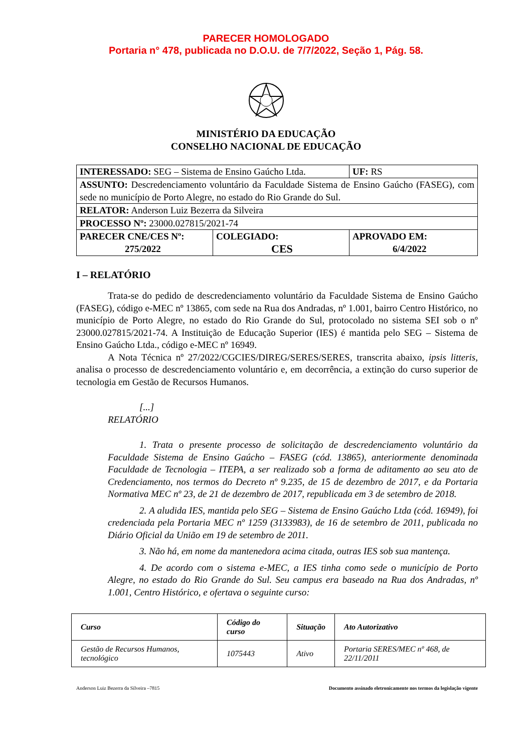PARECER HOMOLOGADO
Portaria n° 478, publicada no D.O.U. de 7/7/2022, Seção 1, Pág. 58.
MINISTÉRIO DA EDUCAÇÃO
CONSELHO NACIONAL DE EDUCAÇÃO
| INTERESSADO: SEG – Sistema de Ensino Gaúcho Ltda. | | UF: RS |
| ASSUNTO: Descredenciamento voluntário da Faculdade Sistema de Ensino Gaúcho (FASEG), com sede no município de Porto Alegre, no estado do Rio Grande do Sul. | | |
| RELATOR: Anderson Luiz Bezerra da Silveira | | |
| PROCESSO Nº: 23000.027815/2021-74 | | |
| PARECER CNE/CES Nº: 275/2022 | COLEGIADO: CES | APROVADO EM: 6/4/2022 |
I – RELATÓRIO
Trata-se do pedido de descredenciamento voluntário da Faculdade Sistema de Ensino Gaúcho (FASEG), código e-MEC nº 13865, com sede na Rua dos Andradas, nº 1.001, bairro Centro Histórico, no município de Porto Alegre, no estado do Rio Grande do Sul, protocolado no sistema SEI sob o nº 23000.027815/2021-74. A Instituição de Educação Superior (IES) é mantida pelo SEG – Sistema de Ensino Gaúcho Ltda., código e-MEC nº 16949.
A Nota Técnica nº 27/2022/CGCIES/DIREG/SERES/SERES, transcrita abaixo, ipsis litteris, analisa o processo de descredenciamento voluntário e, em decorrência, a extinção do curso superior de tecnologia em Gestão de Recursos Humanos.
[...]
RELATÓRIO
1. Trata o presente processo de solicitação de descredenciamento voluntário da Faculdade Sistema de Ensino Gaúcho – FASEG (cód. 13865), anteriormente denominada Faculdade de Tecnologia – ITEPA, a ser realizado sob a forma de aditamento ao seu ato de Credenciamento, nos termos do Decreto nº 9.235, de 15 de dezembro de 2017, e da Portaria Normativa MEC nº 23, de 21 de dezembro de 2017, republicada em 3 de setembro de 2018.
2. A aludida IES, mantida pelo SEG – Sistema de Ensino Gaúcho Ltda (cód. 16949), foi credenciada pela Portaria MEC nº 1259 (3133983), de 16 de setembro de 2011, publicada no Diário Oficial da União em 19 de setembro de 2011.
3. Não há, em nome da mantenedora acima citada, outras IES sob sua mantença.
4. De acordo com o sistema e-MEC, a IES tinha como sede o município de Porto Alegre, no estado do Rio Grande do Sul. Seu campus era baseado na Rua dos Andradas, nº 1.001, Centro Histórico, e ofertava o seguinte curso:
| Curso | Código do curso | Situação | Ato Autorizativo |
| --- | --- | --- | --- |
| Gestão de Recursos Humanos, tecnológico | 1075443 | Ativo | Portaria SERES/MEC nº 468, de 22/11/2011 |
Anderson Luiz Bezerra da Silveira –7815 Documento assinado eletronicamente nos termos da legislação vigente